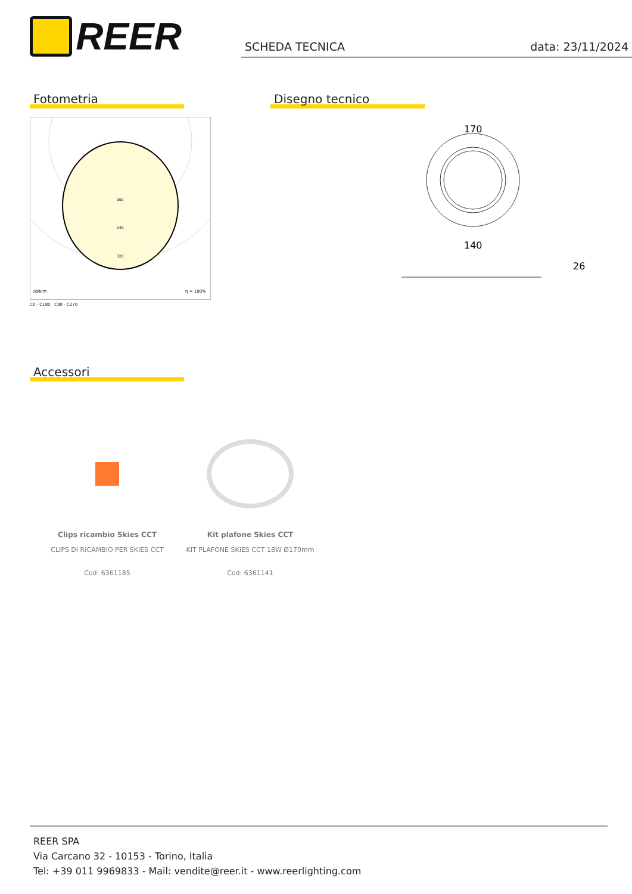REER
SCHEDA TECNICA data: 23/11/2024
Fotometria
160
240
320
cd/klm
η = 100%
C0 - C180 C90 - C270
Disegno tecnico
170
140
26
Accessori
Clips ricambio Skies CCT
CLIPS DI RICAMBIO PER SKIES CCT
Cod: 6361185
Kit plafone Skies CCT
KIT PLAFONE SKIES CCT 18W Ø170mm
Cod: 6361141
REER SPA
Via Carcano 32 - 10153 - Torino, Italia
Tel: +39 011 9969833 - Mail: vendite@reer.it - www.reerlighting.com